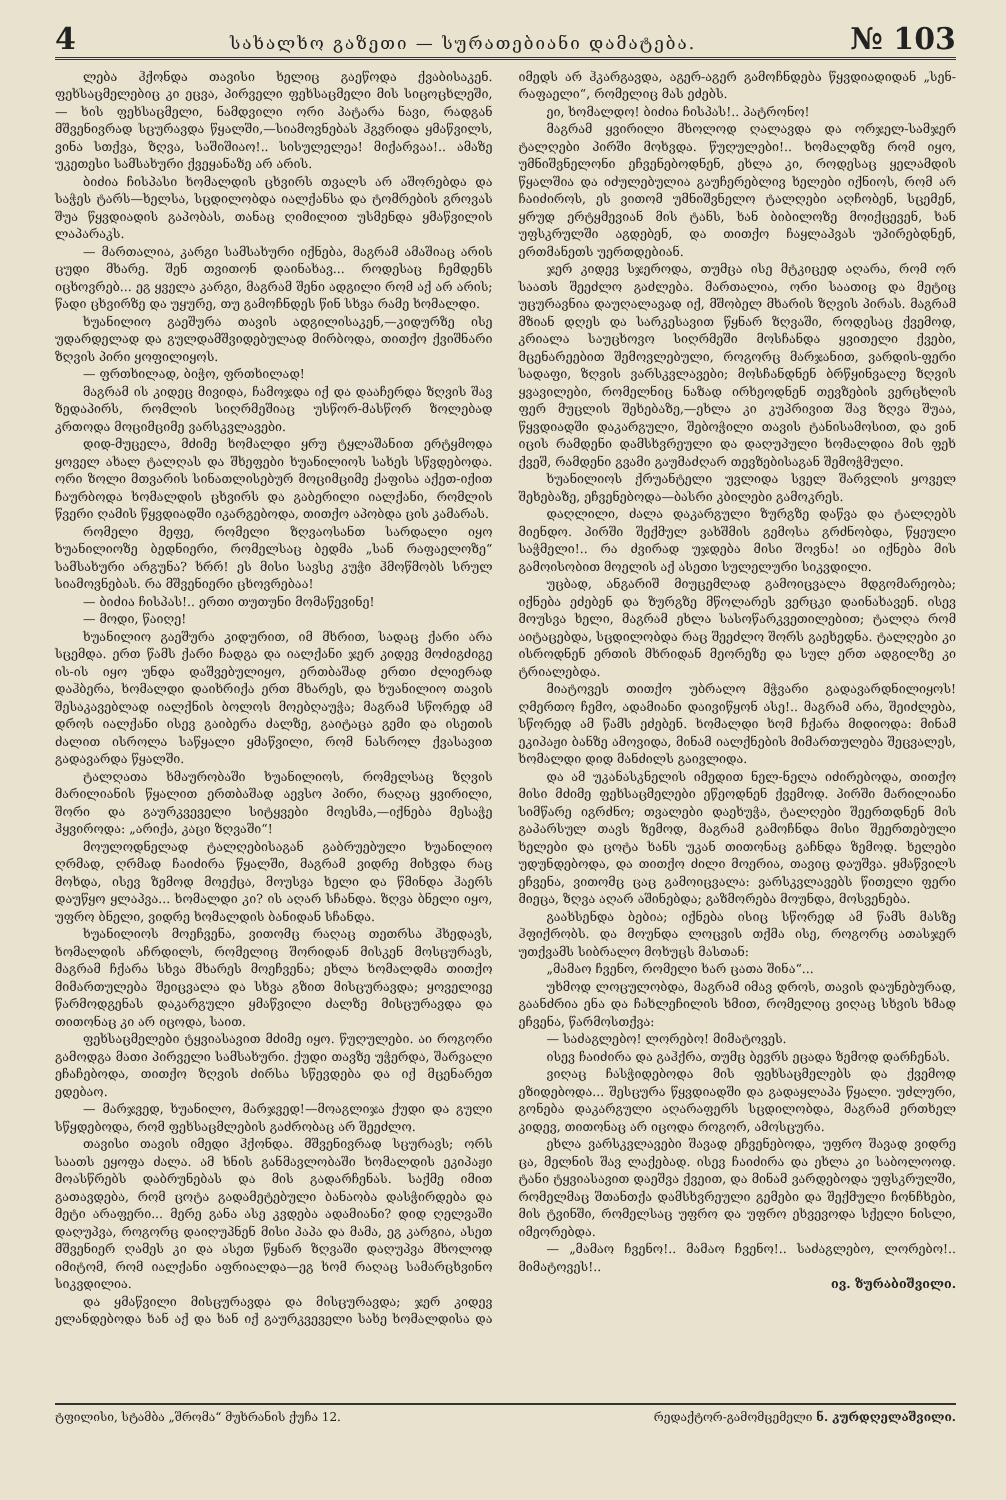4 სახალხო გაზეთი — სურათებიანი დამატება. № 103
ლება ჰქონდა თავისი ხელიც გაეწოდა ქვაბისაკენ. ფეხსაცმელებიც კი ეცვა, პირველი ფეხსაცმელი მის სიცოცხლეში,— ხის ფეხსაცმელი, ნამდვილი ორი პატარა ნავი, რადგან მშვენივრად სცურავდა წყალში,—სიამოვნებას ჰგვრიდა ყმაწვილს, ვინა სთქვა, ზღვა, საშიშიაო!.. სისულელეა! მიქარვაა!.. ამაზე უკეთესი სამსახური ქვეყანაზე არ არის.
ბიძია ჩისპასი ხომალდის ცხვირს თვალს არ აშორებდა და საჭეს ტარს—ხელსა, სცდილობდა იალქანსა და ტომრების გროვას შუა წყვდიადის გაპობას, თანაც ღიმილით უსმენდა ყმაწვილის ლაპარაკს.
— მართალია, კარგი სამსახური იქნება, მაგრამ ამაშიაც არის ცუდი მხარე. შენ თვითონ დაინახავ... როდესაც ჩემდენს იცხოვრებ... ეგ ყველა კარგი, მაგრამ შენი ადგილი რომ აქ არ არის; წადი ცხვირზე და უყურე, თუ გამოჩნდეს წინ სხვა რამე ხომალდი.
ხუანილიო გაეშურა თავის ადგილისაკენ,—კიდურზე ისე უდარდელად და გულდამშვიდებულად მირბოდა, თითქო ქვიშნარი ზღვის პირი ყოფილიყოს.
— ფრთხილად, ბიჭო, ფრთხილად!
მაგრამ ის კიდეც მივიდა, ჩამოჯდა იქ და დააჩერდა ზღვის შავ ზედაპირს, რომლის სიღრმეშიაც უსწორ-მასწორ ზოლებად კრთოდა მოციმციმე ვარსკვლავები.
დიდ-მუცელა, მძიმე ხომალდი ყრუ ტყლაშანით ერტყმოდა ყოველ ახალ ტალღას და შხეფები ხუანილიოს სახეს სწვდებოდა. ორი ზოლი მთვარის სინათლისებურ მოციმციმე ქაფისა აქეთ-იქით ჩაურბოდა ხომალდის ცხვირს და გაბერილი იალქანი, რომლის წვერი ღამის წყვდიადში იკარგებოდა, თითქო აპობდა ცის კამარას.
რომელი მეფე, რომელი ზღვაოსანთ სარდალი იყო ხუანილიოზე ბედნიერი, რომელსაც ბედმა „სან რაფაელოზე“ სამსახური არგუნა? ხრრ! ეს მისი სავსე კუჭი ჰმოწმობს სრულ სიამოვნებას. რა მშვენიერი ცხოვრებაა!
— ბიძია ჩისპას!.. ერთი თუთუნი მომაწევინე!
— მოდი, წაიღე!
ხუანილიო გაეშურა კიდურით, იმ მხრით, სადაც ქარი არა სცემდა. ერთ წამს ქარი ჩადგა და იალქანი ჯერ კიდევ მოძიგძიგე ის-ის იყო უნდა დაშვებულიყო, ერთბაშად ერთი ძლიერად დაჰბერა, ხომალდი დაიხრიქა ერთ მხარეს, და ხუანილიო თავის შესაკავებლად იალქნის ბოლოს მოებღაუჭა; მაგრამ სწორედ ამ დროს იალქანი ისევ გაიბერა ძალზე, გაიტაცა გემი და ისეთის ძალით ისროლა საწყალი ყმაწვილი, რომ ნასროლ ქვასავით გადავარდა წყალში.
ტალღათა ხმაურობაში ხუანილიოს, რომელსაც ზღვის მარილიანის წყალით ერთბაშად აევსო პირი, რაღაც ყვირილი, შორი და გაურკვეველი სიტყვები მოესმა,—იქნება მესაჭე ჰყვიროდა: „არიქა, კაცი ზღვაში“!
მოულოდნელად ტალღებისაგან გაბრუებული ხუანილიო ღრმად, ღრმად ჩაიძირა წყალში, მაგრამ ვიდრე მიხვდა რაც მოხდა, ისევ ზემოდ მოექცა, მოუსვა ხელი და წმინდა ჰაერს დაუწყო ყლაპვა... ხომალდი კი? ის აღარ სჩანდა. ზღვა ბნელი იყო, უფრო ბნელი, ვიდრე ხომალდის ბანიდან სჩანდა.
ხუანილიოს მოეჩვენა, ვითომც რაღაც თეთრსა ჰხედავს, ხომალდის აჩრდილს, რომელიც შორიდან მისკენ მოსცურავს, მაგრამ ჩქარა სხვა მხარეს მოეჩვენა; ეხლა ხომალდმა თითქო მიმართულება შეიცვალა და სხვა გზით მისცურავდა; ყოველივე წარმოდგენას დაკარგული ყმაწვილი ძალზე მისცურავდა და თითონაც კი არ იცოდა, საით.
ფეხსაცმელები ტყვიასავით მძიმე იყო. წუღულები. აი როგორი გამოდგა მათი პირველი სამსახური. ქუდი თავზე უჭერდა, შარვალი ეჩაჩებოდა, თითქო ზღვის ძირსა სწევდება და იქ მცენარეთ ედებაო.
— მარჯვედ, ხუანილო, მარჯვედ!—მოაგლიჯა ქუდი და გული სწყდებოდა, რომ ფეხსაცმლების გაძრობაც არ შეეძლო.
თავისი თავის იმედი ჰქონდა. მშვენივრად სცურავს; ორს საათს ეყოფა ძალა. ამ ხნის განმავლობაში ხომალდის ეკიპაჟი მოასწრებს დაბრუნებას და მის გადარჩენას. საქმე იმით გათავდება, რომ ცოტა გადამეტებული ბანაობა დასჭირდება და მეტი არაფერი... მერე განა ასე კვდება ადამიანი? დიდ ღელვაში დაღუპვა, როგორც დაიღუპნენ მისი პაპა და მამა, ეგ კარგია, ასეთ მშვენიერ ღამეს კი და ასეთ წყნარ ზღვაში დაღუპვა მხოლოდ იმიტომ, რომ იალქანი აფრიალდა—ეგ ხომ რაღაც სამარცხვინო სიკვდილია.
და ყმაწვილი მისცურავდა და მისცურავდა; ჯერ კიდევ ელანდებოდა ხან აქ და ხან იქ გაურკვეველი სახე ხომალდისა და იმედს არ ჰკარგავდა, აგერ-აგერ გამოჩნდება წყვდიადიდან „სენ-რაფაელი“, რომელიც მას ეძებს.
ეი, ხომალდო! ბიძია ჩისპას!.. პატრონო!
მაგრამ ყვირილი მხოლოდ ღალავდა და ორჯელ-სამჯერ ტალღები პირში მოხვდა. წუღულები!.. ხომალდზე რომ იყო, უმნიშვნელონი ეჩვენებოდნენ, ეხლა კი, როდესაც ყელამდის წყალშია და იძულებულია გაუჩერებლივ ხელები იქნიოს, რომ არ ჩაიძიროს, ეს ვითომ უმნიშვნელო ტალღები აღჩობენ, სცემენ, ყრუდ ერტყმევიან მის ტანს, ხან ბიბილოზე მოიქცევენ, ხან უფსკრულში აგდებენ, და თითქო ჩაყლაპვას უპირებდნენ, ერთმანეთს უერთდებიან.
ჯერ კიდევ სჯეროდა, თუმცა ისე მტკიცედ აღარა, რომ ორ საათს შეეძლო გაძლება. მართალია, ორი საათიც და მეტიც უცურავნია დაუღალავად იქ, მშობელ მხარის ზღვის პირას. მაგრამ მზიან დღეს და სარკესავით წყნარ ზღვაში, როდესაც ქვემოდ, კრიალა საუცხოვო სიღრმეში მოსჩანდა ყვითელი ქვები, მცენარეებით შემოვლებული, როგორც მარჯანით, ვარდის-ფერი სადაფი, ზღვის ვარსკვლავები; მოსჩანდნენ ბრწყინვალე ზღვის ყვავილები, რომელნიც ნაზად ირხეოდნენ თევზების ვერცხლის ფერ მუცლის შეხებაზე,—ეხლა კი კუპრივით შავ ზღვა შუაა, წყვდიადში დაკარგული, შებოჭილი თავის ტანისამოსით, და ვინ იცის რამდენი დამსხვრეული და დაღუპული ხომალდია მის ფეხ ქვეშ, რამდენი გვამი გაუმაძღარ თევზებისაგან შემოჭმული.
ხუანილიოს ქრუანტელი უვლიდა სველ შარვლის ყოველ შეხებაზე, ეჩვენებოდა—ბასრი კბილები გამოკრეს.
დაღლილი, ძალა დაკარგული ზურგზე დაწვა და ტალღებს მიენდო. პირში შექმულ ვახშმის გემოსა გრძნობდა, წყეული საჭმელი!.. რა ძვირად უჯდება მისი შოვნა! აი იქნება მის გამოისობით მოელის აქ ასეთი სულელური სიკვდილი.
უცბად, ანგარიშ მიუცემლად გამოიცვალა მდგომარეობა; იქნება ეძებენ და ზურგზე მწოლარეს ვერცკი დაინახავენ. ისევ მოუსვა ხელი, მაგრამ ეხლა სასოწარკვეთილებით; ტალღა რომ აიტაცებდა, სცდილობდა რაც შეეძლო შორს გაეხედნა. ტალღები კი ისროდნენ ერთის მხრიდან მეორეზე და სულ ერთ ადგილზე კი ტრიალებდა.
მიატოვეს თითქო უბრალო მჭვარი გადავარდნილიყოს! ღმერთო ჩემო, ადამიანი დაივიწყონ ასე!.. მაგრამ არა, შეიძლება, სწორედ ამ წამს ეძებენ. ხომალდი ხომ ჩქარა მიდიოდა: მინამ ეკიპაჟი ბანზე ამოვიდა, მინამ იალქნების მიმართულება შეცვალეს, ხომალდი დიდ მანძილს გაივლიდა.
და ამ უკანასკნელის იმედით ნელ-ნელა იძირებოდა, თითქო მისი მძიმე ფეხსაცმელები ეწეოდნენ ქვემოდ. პირში მარილიანი სიმწარე იგრძნო; თვალები დაეხუჭა, ტალღები შეერთდნენ მის გაპარსულ თავს ზემოდ, მაგრამ გამოჩნდა მისი შეერთებული ხელები და ცოტა ხანს უკან თითონაც გაჩნდა ზემოდ. ხელები უდუნდებოდა, და თითქო ძილი მოერია, თავიც დაუშვა. ყმაწვილს ეჩვენა, ვითომც ცაც გამოიცვალა: ვარსკვლავებს წითელი ფერი მიეცა, ზღვა აღარ აშინებდა; გაზმორება მოუნდა, მოსვენება.
გაახსენდა ბებია; იქნება ისიც სწორედ ამ წამს მასზე ჰფიქრობს. და მოუნდა ლოცვის თქმა ისე, როგორც ათასჯერ უთქვამს სიბრალო მოხუცს მასთან:
„მამაო ჩვენო, რომელი ხარ ცათა შინა“...
უხმოდ ლოცულობდა, მაგრამ იმავ დროს, თავის დაუნებურად, გაანძრია ენა და ჩახლეჩილის ხმით, რომელიც ვიღაც სხვის ხმად ეჩვენა, წარმოსთქვა:
— საძაგლებო! ლორებო! მიმატოვეს.
ისევ ჩაიძირა და გაჰქრა, თუმც ბევრს ეცადა ზემოდ დარჩენას.
ვიღაც ჩასჭიდებოდა მის ფეხსაცმელებს და ქვემოდ ეზიდებოდა... შესცურა წყვდიადში და გადაყლაპა წყალი. უძლური, გონება დაკარგული აღარაფერს სცდილობდა, მაგრამ ერთხელ კიდევ, თითონაც არ იცოდა როგორ, ამოსცურა.
ეხლა ვარსკვლავები შავად ეჩვენებოდა, უფრო შავად ვიდრე ცა, მელნის შავ ლაქებად. ისევ ჩაიძირა და ეხლა კი საბოლოოდ. ტანი ტყვიასავით დაეშვა ქვეით, და მინამ ვარდებოდა უფსკრულში, რომელმაც შთანთქა დამსხვრეული გემები და შექმული ჩონჩხები, მის ტვინში, რომელსაც უფრო და უფრო ეხვევოდა სქელი ნისლი, იმეორებდა.
— „მამაო ჩვენო!.. მამაო ჩვენო!.. საძაგლებო, ლორებო!.. მიმატოვეს!..
ივ. ზურაბიშვილი.
ტფილისი, სტამბა „შრომა“ მუხრანის ქუჩა 12. რედაქტორ-გამომცემელი ნ. კურდღელაშვილი.